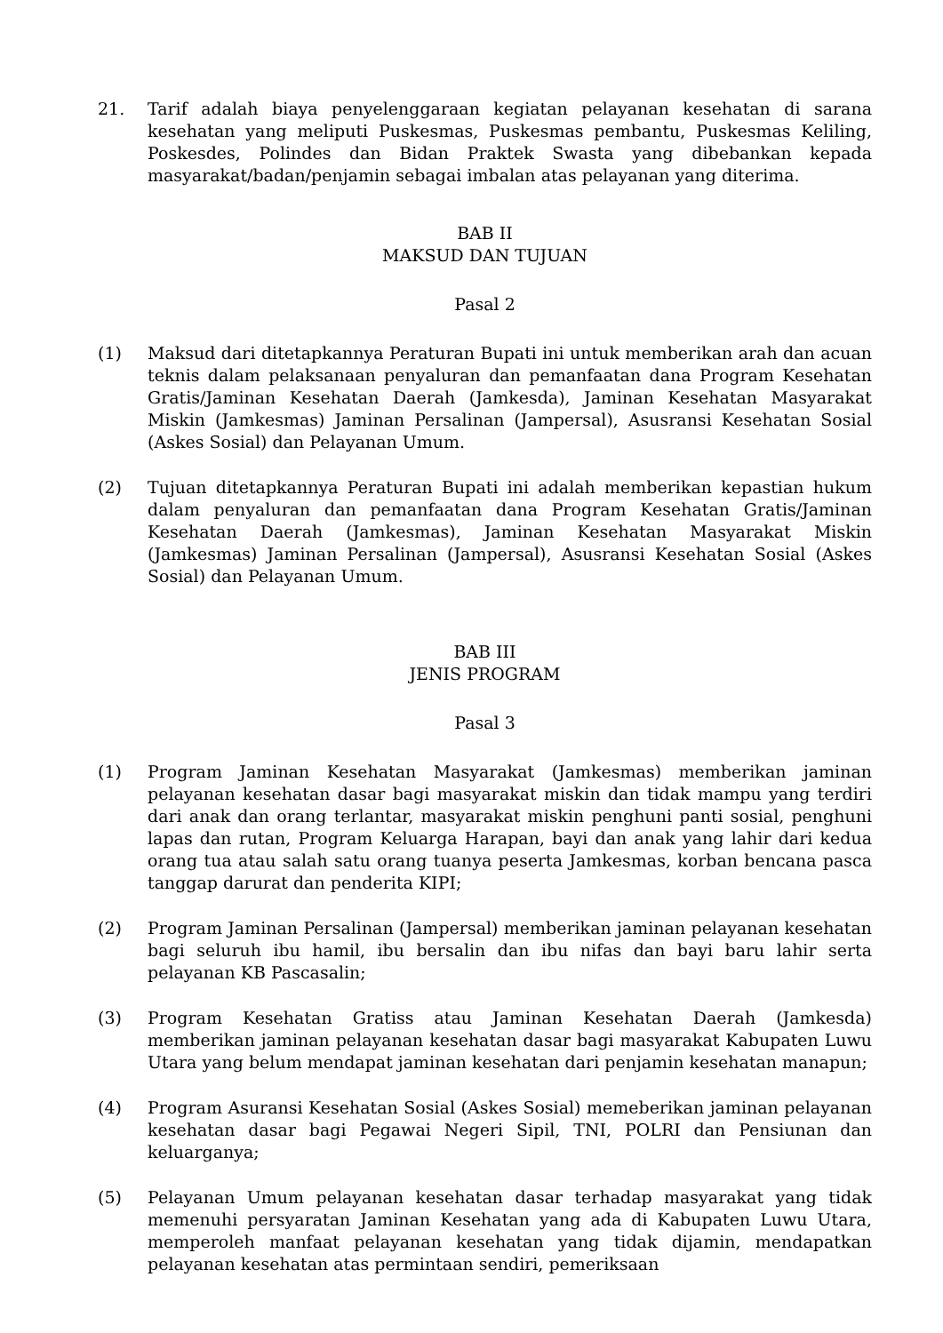21. Tarif adalah biaya penyelenggaraan kegiatan pelayanan kesehatan di sarana kesehatan yang meliputi Puskesmas, Puskesmas pembantu, Puskesmas Keliling, Poskesdes, Polindes dan Bidan Praktek Swasta yang dibebankan kepada masyarakat/badan/penjamin sebagai imbalan atas pelayanan yang diterima.
BAB II
MAKSUD DAN TUJUAN
Pasal 2
(1) Maksud dari ditetapkannya Peraturan Bupati ini untuk memberikan arah dan acuan teknis dalam pelaksanaan penyaluran dan pemanfaatan dana Program Kesehatan Gratis/Jaminan Kesehatan Daerah (Jamkesda), Jaminan Kesehatan Masyarakat Miskin (Jamkesmas) Jaminan Persalinan (Jampersal), Asusransi Kesehatan Sosial (Askes Sosial) dan Pelayanan Umum.
(2) Tujuan ditetapkannya Peraturan Bupati ini adalah memberikan kepastian hukum dalam penyaluran dan pemanfaatan dana Program Kesehatan Gratis/Jaminan Kesehatan Daerah (Jamkesmas), Jaminan Kesehatan Masyarakat Miskin (Jamkesmas) Jaminan Persalinan (Jampersal), Asusransi Kesehatan Sosial (Askes Sosial) dan Pelayanan Umum.
BAB III
JENIS PROGRAM
Pasal 3
(1) Program Jaminan Kesehatan Masyarakat (Jamkesmas) memberikan jaminan pelayanan kesehatan dasar bagi masyarakat miskin dan tidak mampu yang terdiri dari anak dan orang terlantar, masyarakat miskin penghuni panti sosial, penghuni lapas dan rutan, Program Keluarga Harapan, bayi dan anak yang lahir dari kedua orang tua atau salah satu orang tuanya peserta Jamkesmas, korban bencana pasca tanggap darurat dan penderita KIPI;
(2) Program Jaminan Persalinan (Jampersal) memberikan jaminan pelayanan kesehatan bagi seluruh ibu hamil, ibu bersalin dan ibu nifas dan bayi baru lahir serta pelayanan KB Pascasalin;
(3) Program Kesehatan Gratiss atau Jaminan Kesehatan Daerah (Jamkesda) memberikan jaminan pelayanan kesehatan dasar bagi masyarakat Kabupaten Luwu Utara yang belum mendapat jaminan kesehatan dari penjamin kesehatan manapun;
(4) Program Asuransi Kesehatan Sosial (Askes Sosial) memeberikan jaminan pelayanan kesehatan dasar bagi Pegawai Negeri Sipil, TNI, POLRI dan Pensiunan dan keluarganya;
(5) Pelayanan Umum pelayanan kesehatan dasar terhadap masyarakat yang tidak memenuhi persyaratan Jaminan Kesehatan yang ada di Kabupaten Luwu Utara, memperoleh manfaat pelayanan kesehatan yang tidak dijamin, mendapatkan pelayanan kesehatan atas permintaan sendiri, pemeriksaan